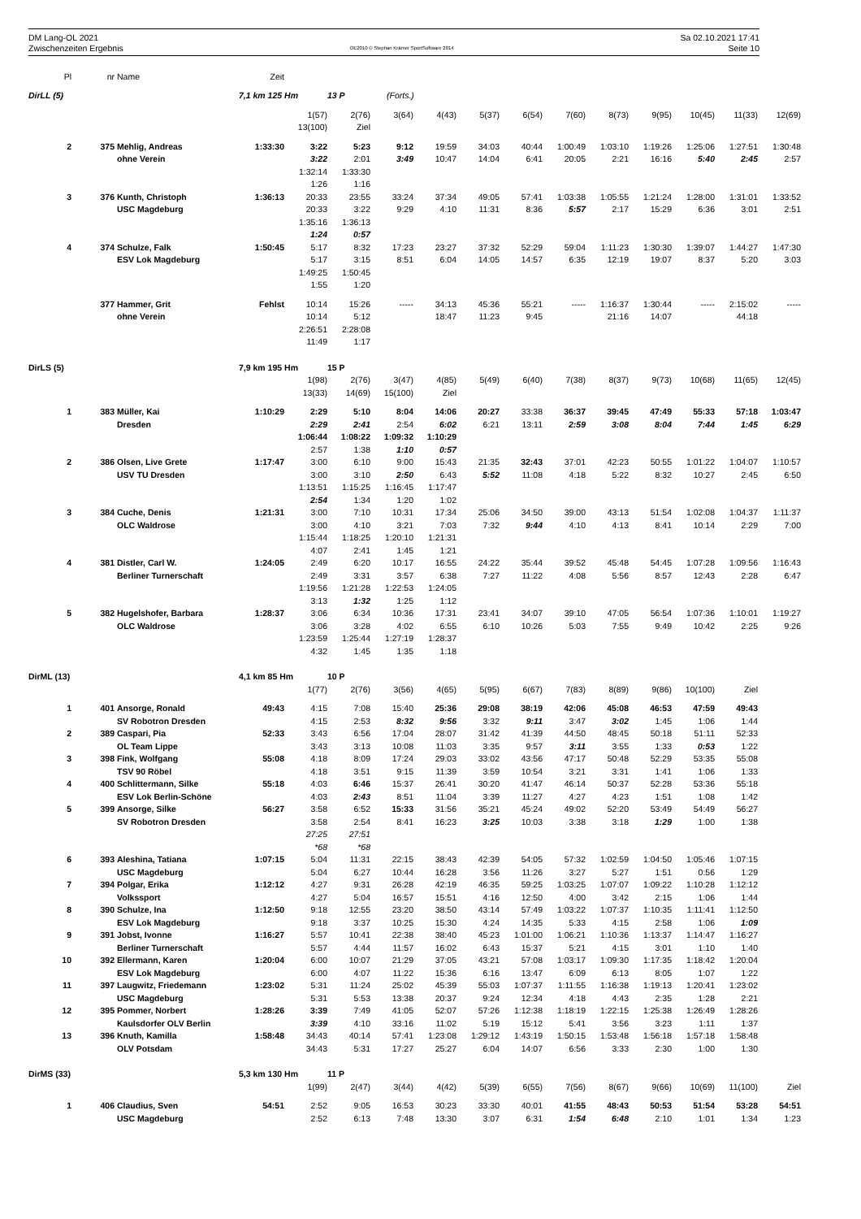DM Lang-OL 2021
Zwischenzeiten Ergebnis
OE2010 © Stephan Krämer SportSoftware 2014
Sa 02.10.2021 17:41
Seite 10
| Pl | nr | Name | Zeit | | | | | | | | | | | | |
| DirLL (5) | | | 7,1 km 125 Hm | | 13 P | (Forts.) | | | | | | | | | |
| | | | | 1(57) | 2(76) | 3(64) | 4(43) | 5(37) | 6(54) | 7(60) | 8(73) | 9(95) | 10(45) | 11(33) | 12(69) |
| | | | | 13(100) | Ziel | | | | | | | | | | |
| 2 | 375 | Mehlig, Andreas | 1:33:30 | 3:22 | 5:23 | 9:12 | 19:59 | 34:03 | 40:44 | 1:00:49 | 1:03:10 | 1:19:26 | 1:25:06 | 1:27:51 | 1:30:48 |
| | | ohne Verein | | 3:22 | 2:01 | 3:49 | 10:47 | 14:04 | 6:41 | 20:05 | 2:21 | 16:16 | 5:40 | 2:45 | 2:57 |
| | | | | 1:32:14 | 1:33:30 | | | | | | | | | | |
| | | | | 1:26 | 1:16 | | | | | | | | | | |
| 3 | 376 | Kunth, Christoph | 1:36:13 | 20:33 | 23:55 | 33:24 | 37:34 | 49:05 | 57:41 | 1:03:38 | 1:05:55 | 1:21:24 | 1:28:00 | 1:31:01 | 1:33:52 |
| | | USC Magdeburg | | 20:33 | 3:22 | 9:29 | 4:10 | 11:31 | 8:36 | 5:57 | 2:17 | 15:29 | 6:36 | 3:01 | 2:51 |
| | | | | 1:35:16 | 1:36:13 | | | | | | | | | | |
| | | | | 1:24 | 0:57 | | | | | | | | | | |
| 4 | 374 | Schulze, Falk | 1:50:45 | 5:17 | 8:32 | 17:23 | 23:27 | 37:32 | 52:29 | 59:04 | 1:11:23 | 1:30:30 | 1:39:07 | 1:44:27 | 1:47:30 |
| | | ESV Lok Magdeburg | | 5:17 | 3:15 | 8:51 | 6:04 | 14:05 | 14:57 | 6:35 | 12:19 | 19:07 | 8:37 | 5:20 | 3:03 |
| | | | | 1:49:25 | 1:50:45 | | | | | | | | | | |
| | | | | 1:55 | 1:20 | | | | | | | | | | |
| | 377 | Hammer, Grit | Fehlst | 10:14 | 15:26 | ----- | 34:13 | 45:36 | 55:21 | ----- | 1:16:37 | 1:30:44 | ----- | 2:15:02 | ----- |
| | | ohne Verein | | 10:14 | 5:12 | | 18:47 | 11:23 | 9:45 | | 21:16 | 14:07 | | 44:18 | |
| | | | | 2:26:51 | 2:28:08 | | | | | | | | | | |
| | | | | 11:49 | 1:17 | | | | | | | | | | |
| DirLS (5) | | | 7,9 km 195 Hm | | 15 P | | | | | | | | | | |
| | | | | 1(98) | 2(76) | 3(47) | 4(85) | 5(49) | 6(40) | 7(38) | 8(37) | 9(73) | 10(68) | 11(65) | 12(45) |
| | | | | 13(33) | 14(69) | 15(100) | Ziel | | | | | | | | |
| 1 | 383 | Müller, Kai | 1:10:29 | 2:29 | 5:10 | 8:04 | 14:06 | 20:27 | 33:38 | 36:37 | 39:45 | 47:49 | 55:33 | 57:18 | 1:03:47 |
| | | Dresden | | 2:29 | 2:41 | 2:54 | 6:02 | 6:21 | 13:11 | 2:59 | 3:08 | 8:04 | 7:44 | 1:45 | 6:29 |
| | | | | 1:06:44 | 1:08:22 | 1:09:32 | 1:10:29 | | | | | | | | |
| | | | | 2:57 | 1:38 | 1:10 | 0:57 | | | | | | | | |
| 2 | 386 | Olsen, Live Grete | 1:17:47 | 3:00 | 6:10 | 9:00 | 15:43 | 21:35 | 32:43 | 37:01 | 42:23 | 50:55 | 1:01:22 | 1:04:07 | 1:10:57 |
| | | USV TU Dresden | | 3:00 | 3:10 | 2:50 | 6:43 | 5:52 | 11:08 | 4:18 | 5:22 | 8:32 | 10:27 | 2:45 | 6:50 |
| | | | | 1:13:51 | 1:15:25 | 1:16:45 | 1:17:47 | | | | | | | | |
| | | | | 2:54 | 1:34 | 1:20 | 1:02 | | | | | | | | |
| 3 | 384 | Cuche, Denis | 1:21:31 | 3:00 | 7:10 | 10:31 | 17:34 | 25:06 | 34:50 | 39:00 | 43:13 | 51:54 | 1:02:08 | 1:04:37 | 1:11:37 |
| | | OLC Waldrose | | 3:00 | 4:10 | 3:21 | 7:03 | 7:32 | 9:44 | 4:10 | 4:13 | 8:41 | 10:14 | 2:29 | 7:00 |
| | | | | 1:15:44 | 1:18:25 | 1:20:10 | 1:21:31 | | | | | | | | |
| | | | | 4:07 | 2:41 | 1:45 | 1:21 | | | | | | | | |
| 4 | 381 | Distler, Carl W. | 1:24:05 | 2:49 | 6:20 | 10:17 | 16:55 | 24:22 | 35:44 | 39:52 | 45:48 | 54:45 | 1:07:28 | 1:09:56 | 1:16:43 |
| | | Berliner Turnerschaft | | 2:49 | 3:31 | 3:57 | 6:38 | 7:27 | 11:22 | 4:08 | 5:56 | 8:57 | 12:43 | 2:28 | 6:47 |
| | | | | 1:19:56 | 1:21:28 | 1:22:53 | 1:24:05 | | | | | | | | |
| | | | | 3:13 | 1:32 | 1:25 | 1:12 | | | | | | | | |
| 5 | 382 | Hugelshofer, Barbara | 1:28:37 | 3:06 | 6:34 | 10:36 | 17:31 | 23:41 | 34:07 | 39:10 | 47:05 | 56:54 | 1:07:36 | 1:10:01 | 1:19:27 |
| | | OLC Waldrose | | 3:06 | 3:28 | 4:02 | 6:55 | 6:10 | 10:26 | 5:03 | 7:55 | 9:49 | 10:42 | 2:25 | 9:26 |
| | | | | 1:23:59 | 1:25:44 | 1:27:19 | 1:28:37 | | | | | | | | |
| | | | | 4:32 | 1:45 | 1:35 | 1:18 | | | | | | | | |
| DirML (13) | | | 4,1 km 85 Hm | | 10 P | | | | | | | | | | |
| | | | | 1(77) | 2(76) | 3(56) | 4(65) | 5(95) | 6(67) | 7(83) | 8(89) | 9(86) | 10(100) | Ziel | |
| 1 | 401 | Ansorge, Ronald | 49:43 | 4:15 | 7:08 | 15:40 | 25:36 | 29:08 | 38:19 | 42:06 | 45:08 | 46:53 | 47:59 | 49:43 | |
| | | SV Robotron Dresden | | 4:15 | 2:53 | 8:32 | 9:56 | 3:32 | 9:11 | 3:47 | 3:02 | 1:45 | 1:06 | 1:44 | |
| 2 | 389 | Caspari, Pia | 52:33 | 3:43 | 6:56 | 17:04 | 28:07 | 31:42 | 41:39 | 44:50 | 48:45 | 50:18 | 51:11 | 52:33 | |
| | | OL Team Lippe | | 3:43 | 3:13 | 10:08 | 11:03 | 3:35 | 9:57 | 3:11 | 3:55 | 1:33 | 0:53 | 1:22 | |
| 3 | 398 | Fink, Wolfgang | 55:08 | 4:18 | 8:09 | 17:24 | 29:03 | 33:02 | 43:56 | 47:17 | 50:48 | 52:29 | 53:35 | 55:08 | |
| | | TSV 90 Röbel | | 4:18 | 3:51 | 9:15 | 11:39 | 3:59 | 10:54 | 3:21 | 3:31 | 1:41 | 1:06 | 1:33 | |
| 4 | 400 | Schlittermann, Silke | 55:18 | 4:03 | 6:46 | 15:37 | 26:41 | 30:20 | 41:47 | 46:14 | 50:37 | 52:28 | 53:36 | 55:18 | |
| | | ESV Lok Berlin-Schöne | | 4:03 | 2:43 | 8:51 | 11:04 | 3:39 | 11:27 | 4:27 | 4:23 | 1:51 | 1:08 | 1:42 | |
| 5 | 399 | Ansorge, Silke | 56:27 | 3:58 | 6:52 | 15:33 | 31:56 | 35:21 | 45:24 | 49:02 | 52:20 | 53:49 | 54:49 | 56:27 | |
| | | SV Robotron Dresden | | 3:58 | 2:54 | 8:41 | 16:23 | 3:25 | 10:03 | 3:38 | 3:18 | 1:29 | 1:00 | 1:38 | |
| | | | | 27:25 | 27:51 | | | | | | | | | | |
| | | | | *68 | *68 | | | | | | | | | | |
| 6 | 393 | Aleshina, Tatiana | 1:07:15 | 5:04 | 11:31 | 22:15 | 38:43 | 42:39 | 54:05 | 57:32 | 1:02:59 | 1:04:50 | 1:05:46 | 1:07:15 | |
| | | USC Magdeburg | | 5:04 | 6:27 | 10:44 | 16:28 | 3:56 | 11:26 | 3:27 | 5:27 | 1:51 | 0:56 | 1:29 | |
| 7 | 394 | Polgar, Erika | 1:12:12 | 4:27 | 9:31 | 26:28 | 42:19 | 46:35 | 59:25 | 1:03:25 | 1:07:07 | 1:09:22 | 1:10:28 | 1:12:12 | |
| | | Volkssport | | 4:27 | 5:04 | 16:57 | 15:51 | 4:16 | 12:50 | 4:00 | 3:42 | 2:15 | 1:06 | 1:44 | |
| 8 | 390 | Schulze, Ina | 1:12:50 | 9:18 | 12:55 | 23:20 | 38:50 | 43:14 | 57:49 | 1:03:22 | 1:07:37 | 1:10:35 | 1:11:41 | 1:12:50 | |
| | | ESV Lok Magdeburg | | 9:18 | 3:37 | 10:25 | 15:30 | 4:24 | 14:35 | 5:33 | 4:15 | 2:58 | 1:06 | 1:09 | |
| 9 | 391 | Jobst, Ivonne | 1:16:27 | 5:57 | 10:41 | 22:38 | 38:40 | 45:23 | 1:01:00 | 1:06:21 | 1:10:36 | 1:13:37 | 1:14:47 | 1:16:27 | |
| | | Berliner Turnerschaft | | 5:57 | 4:44 | 11:57 | 16:02 | 6:43 | 15:37 | 5:21 | 4:15 | 3:01 | 1:10 | 1:40 | |
| 10 | 392 | Ellermann, Karen | 1:20:04 | 6:00 | 10:07 | 21:29 | 37:05 | 43:21 | 57:08 | 1:03:17 | 1:09:30 | 1:17:35 | 1:18:42 | 1:20:04 | |
| | | ESV Lok Magdeburg | | 6:00 | 4:07 | 11:22 | 15:36 | 6:16 | 13:47 | 6:09 | 6:13 | 8:05 | 1:07 | 1:22 | |
| 11 | 397 | Laugwitz, Friedemann | 1:23:02 | 5:31 | 11:24 | 25:02 | 45:39 | 55:03 | 1:07:37 | 1:11:55 | 1:16:38 | 1:19:13 | 1:20:41 | 1:23:02 | |
| | | USC Magdeburg | | 5:31 | 5:53 | 13:38 | 20:37 | 9:24 | 12:34 | 4:18 | 4:43 | 2:35 | 1:28 | 2:21 | |
| 12 | 395 | Pommer, Norbert | 1:28:26 | 3:39 | 7:49 | 41:05 | 52:07 | 57:26 | 1:12:38 | 1:18:19 | 1:22:15 | 1:25:38 | 1:26:49 | 1:28:26 | |
| | | Kaulsdorfer OLV Berlin | | 3:39 | 4:10 | 33:16 | 11:02 | 5:19 | 15:12 | 5:41 | 3:56 | 3:23 | 1:11 | 1:37 | |
| 13 | 396 | Knuth, Kamilla | 1:58:48 | 34:43 | 40:14 | 57:41 | 1:23:08 | 1:29:12 | 1:43:19 | 1:50:15 | 1:53:48 | 1:56:18 | 1:57:18 | 1:58:48 | |
| | | OLV Potsdam | | 34:43 | 5:31 | 17:27 | 25:27 | 6:04 | 14:07 | 6:56 | 3:33 | 2:30 | 1:00 | 1:30 | |
| DirMS (33) | | | 5,3 km 130 Hm | | 11 P | | | | | | | | | | |
| | | | | 1(99) | 2(47) | 3(44) | 4(42) | 5(39) | 6(55) | 7(56) | 8(67) | 9(66) | 10(69) | 11(100) | Ziel |
| 1 | 406 | Claudius, Sven | 54:51 | 2:52 | 9:05 | 16:53 | 30:23 | 33:30 | 40:01 | 41:55 | 48:43 | 50:53 | 51:54 | 53:28 | 54:51 |
| | | USC Magdeburg | | 2:52 | 6:13 | 7:48 | 13:30 | 3:07 | 6:31 | 1:54 | 6:48 | 2:10 | 1:01 | 1:34 | 1:23 |